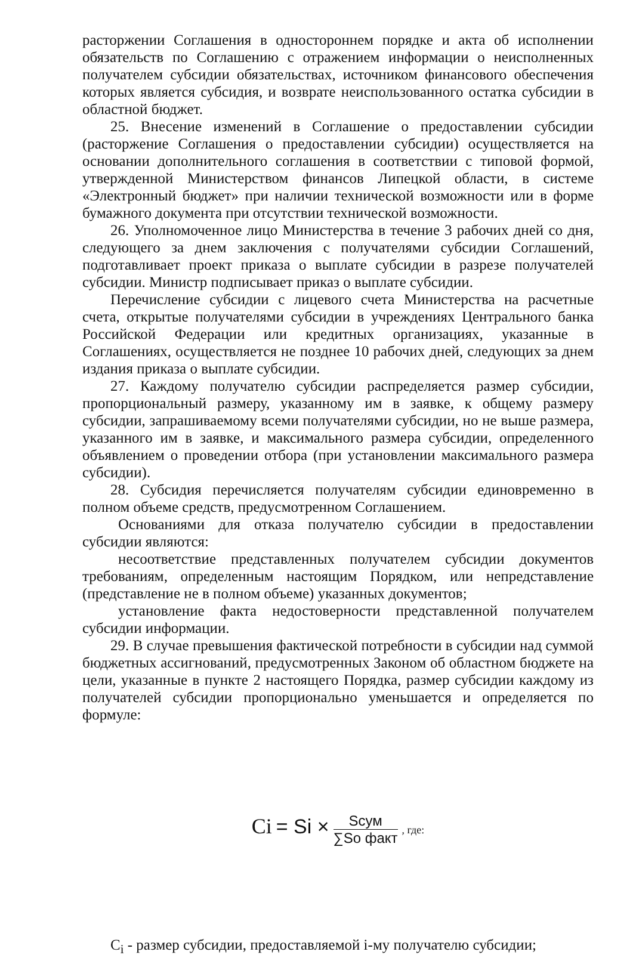расторжении Соглашения в одностороннем порядке и акта об исполнении обязательств по Соглашению с отражением информации о неисполненных получателем субсидии обязательствах, источником финансового обеспечения которых является субсидия, и возврате неиспользованного остатка субсидии в областной бюджет.
25. Внесение изменений в Соглашение о предоставлении субсидии (расторжение Соглашения о предоставлении субсидии) осуществляется на основании дополнительного соглашения в соответствии с типовой формой, утвержденной Министерством финансов Липецкой области, в системе «Электронный бюджет» при наличии технической возможности или в форме бумажного документа при отсутствии технической возможности.
26. Уполномоченное лицо Министерства в течение 3 рабочих дней со дня, следующего за днем заключения с получателями субсидии Соглашений, подготавливает проект приказа о выплате субсидии в разрезе получателей субсидии. Министр подписывает приказ о выплате субсидии.
Перечисление субсидии с лицевого счета Министерства на расчетные счета, открытые получателями субсидии в учреждениях Центрального банка Российской Федерации или кредитных организациях, указанные в Соглашениях, осуществляется не позднее 10 рабочих дней, следующих за днем издания приказа о выплате субсидии.
27. Каждому получателю субсидии распределяется размер субсидии, пропорциональный размеру, указанному им в заявке, к общему размеру субсидии, запрашиваемому всеми получателями субсидии, но не выше размера, указанного им в заявке, и максимального размера субсидии, определенного объявлением о проведении отбора (при установлении максимального размера субсидии).
28. Субсидия перечисляется получателям субсидии единовременно в полном объеме средств, предусмотренном Соглашением.
Основаниями для отказа получателю субсидии в предоставлении субсидии являются:
несоответствие представленных получателем субсидии документов требованиям, определенным настоящим Порядком, или непредставление (представление не в полном объеме) указанных документов;
установление факта недостоверности представленной получателем субсидии информации.
29. В случае превышения фактической потребности в субсидии над суммой бюджетных ассигнований, предусмотренных Законом об областном бюджете на цели, указанные в пункте 2 настоящего Порядка, размер субсидии каждому из получателей субсидии пропорционально уменьшается и определяется по формуле:
Ci = Si × Sсум ∑So факт , где:
C<sub>i</sub> - размер субсидии, предоставляемой i-му получателю субсидии;